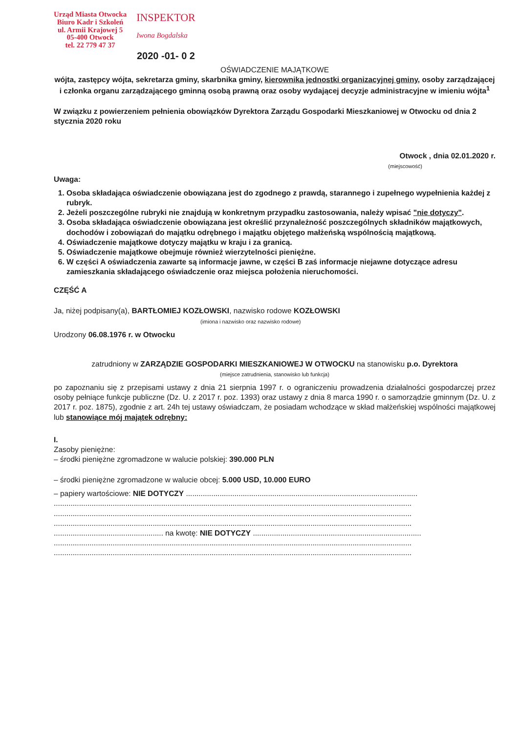Urząd Miasta Otwocka
Biuro Kadr i Szkoleń
ul. Armii Krajowej 5
05-400 Otwock
tel. 22 779 47 37
INSPEKTOR
Iwona Bogdalska
2020 -01- 0 2
OŚWIADCZENIE MAJĄTKOWE
wójta, zastępcy wójta, sekretarza gminy, skarbnika gminy, kierownika jednostki organizacyjnej gminy, osoby zarządzającej i członka organu zarządzającego gminną osobą prawną oraz osoby wydającej decyzje administracyjne w imieniu wójta<sup>1</sup>
W związku z powierzeniem pełnienia obowiązków Dyrektora Zarządu Gospodarki Mieszkaniowej w Otwocku od dnia 2 stycznia 2020 roku
Otwock , dnia 02.01.2020 r.
(miejscowość)
Uwaga:
1. Osoba składająca oświadczenie obowiązana jest do zgodnego z prawdą, starannego i zupełnego wypełnienia każdej z rubryk.
2. Jeżeli poszczególne rubryki nie znajdują w konkretnym przypadku zastosowania, należy wpisać "nie dotyczy".
3. Osoba składająca oświadczenie obowiązana jest określić przynależność poszczególnych składników majątkowych, dochodów i zobowiązań do majątku odrębnego i majątku objętego małżeńską wspólnością majątkową.
4. Oświadczenie majątkowe dotyczy majątku w kraju i za granicą.
5. Oświadczenie majątkowe obejmuje również wierzytelności pieniężne.
6. W części A oświadczenia zawarte są informacje jawne, w części B zaś informacje niejawne dotyczące adresu zamieszkania składającego oświadczenie oraz miejsca położenia nieruchomości.
CZĘŚĆ A
Ja, niżej podpisany(a), BARTŁOMIEJ KOZŁOWSKI, nazwisko rodowe KOZŁOWSKI
(imiona i nazwisko oraz nazwisko rodowe)
Urodzony 06.08.1976 r. w Otwocku
zatrudniony w ZARZĄDZIE GOSPODARKI MIESZKANIOWEJ W OTWOCKU na stanowisku p.o. Dyrektora
(miejsce zatrudnienia, stanowisko lub funkcja)
po zapoznaniu się z przepisami ustawy z dnia 21 sierpnia 1997 r. o ograniczeniu prowadzenia działalności gospodarczej przez osoby pełniące funkcje publiczne (Dz. U. z 2017 r. poz. 1393) oraz ustawy z dnia 8 marca 1990 r. o samorządzie gminnym (Dz. U. z 2017 r. poz. 1875), zgodnie z art. 24h tej ustawy oświadczam, że posiadam wchodzące w skład małżeńskiej wspólności majątkowej lub stanowiące mój majątek odrębny:
I.
Zasoby pieniężne:
– środki pieniężne zgromadzone w walucie polskiej: 390.000 PLN
– środki pieniężne zgromadzone w walucie obcej: 5.000 USD, 10.000 EURO
– papiery wartościowe: NIE DOTYCZY ..............................................................................................................
..........................................................................................................................................................................
..........................................................................................................................................................................
..........................................................................................................................................................................
.................................................... na kwotę: NIE DOTYCZY ................................................................................
..........................................................................................................................................................................
..........................................................................................................................................................................